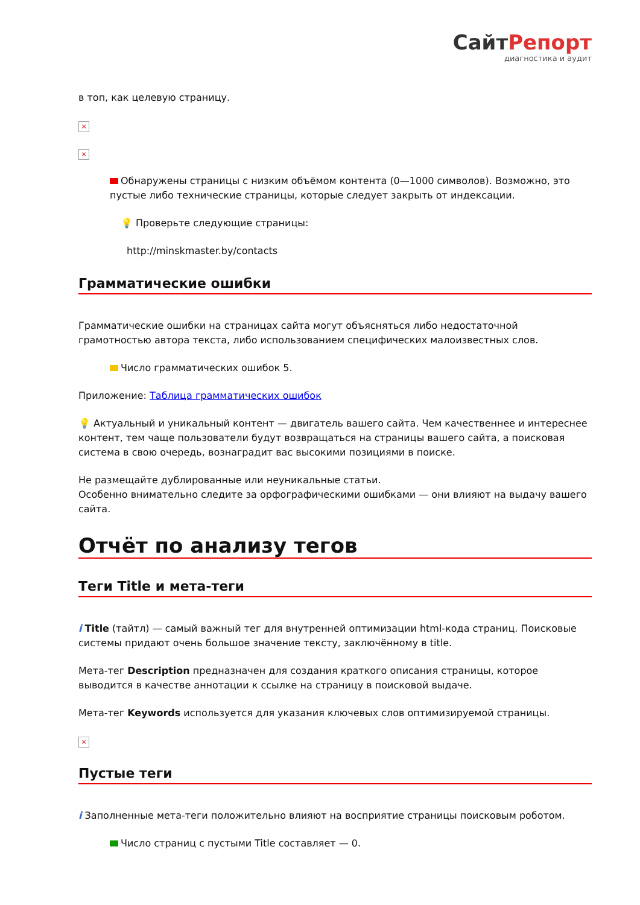СайтРепорт
диагностика и аудит
в топ, как целевую страницу.
×
×
Обнаружены страницы с низким объёмом контента (0—1000 символов). Возможно, это пустые либо технические страницы, которые следует закрыть от индексации.
💡 Проверьте следующие страницы:
http://minskmaster.by/contacts
Грамматические ошибки
Грамматические ошибки на страницах сайта могут объясняться либо недостаточной грамотностью автора текста, либо использованием специфических малоизвестных слов.
Число грамматических ошибок 5.
Приложение: Таблица грамматических ошибок
💡 Актуальный и уникальный контент — двигатель вашего сайта. Чем качественнее и интереснее контент, тем чаще пользователи будут возвращаться на страницы вашего сайта, а поисковая система в свою очередь, вознаградит вас высокими позициями в поиске.
Не размещайте дублированные или неуникальные статьи.
Особенно внимательно следите за орфографическими ошибками — они влияют на выдачу вашего сайта.
Отчёт по анализу тегов
Теги Title и мета-теги
i Title (тайтл) — самый важный тег для внутренней оптимизации html-кода страниц. Поисковые системы придают очень большое значение тексту, заключённому в title.
Мета-тег Description предназначен для создания краткого описания страницы, которое выводится в качестве аннотации к ссылке на страницу в поисковой выдаче.
Мета-тег Keywords используется для указания ключевых слов оптимизируемой страницы.
×
Пустые теги
i Заполненные мета-теги положительно влияют на восприятие страницы поисковым роботом.
Число страниц с пустыми Title составляет — 0.